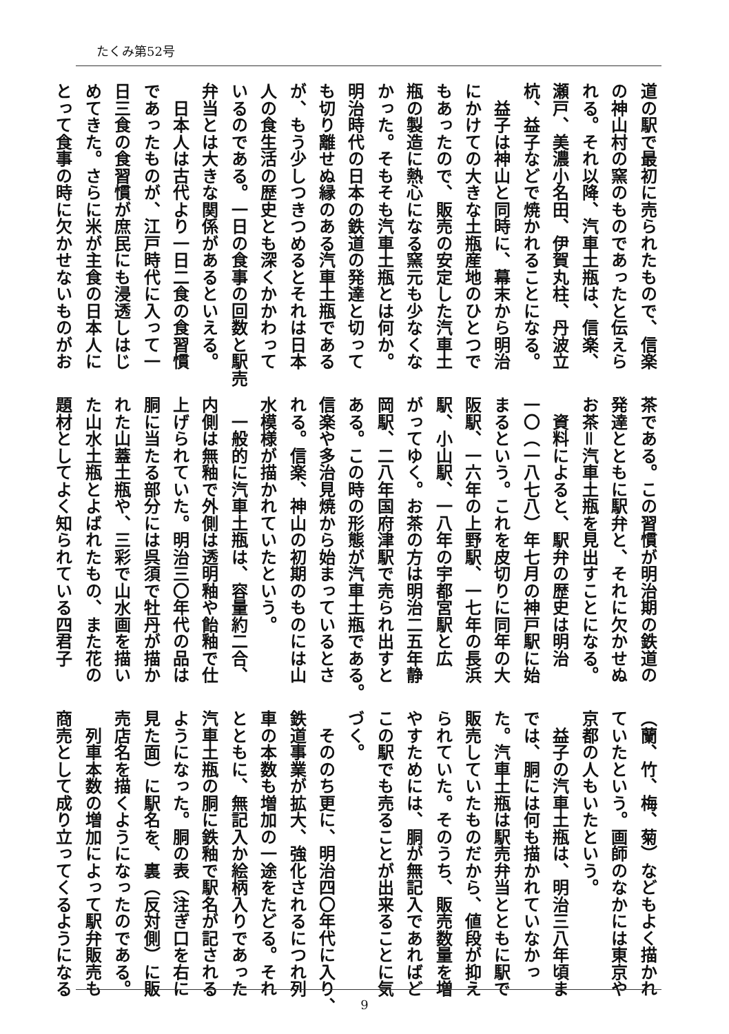たくみ第52号
道の駅で最初に売られたもので、信楽
の神山村の窯のものであったと伝えら
れる。それ以降、汽車土瓶は、信楽、
瀬戸、美濃小名田、伊賀丸柱、丹波立
杭、益子などで焼かれることになる。
　益子は神山と同時に、幕末から明治
にかけての大きな土瓶産地のひとつで
もあったので、販売の安定した汽車土
瓶の製造に熱心になる窯元も少なくな
かった。そもそも汽車土瓶とは何か。
明治時代の日本の鉄道の発達と切って
も切り離せぬ縁のある汽車土瓶である
が、もう少しつきつめるとそれは日本
人の食生活の歴史とも深くかかわって
いるのである。一日の食事の回数と駅売
弁当とは大きな関係があるといえる。
　日本人は古代より一日二食の食習慣
であったものが、江戸時代に入って一
日三食の食習慣が庶民にも浸透しはじ
めてきた。さらに米が主食の日本人に
とって食事の時に欠かせないものがお
茶である。この習慣が明治期の鉄道の
発達とともに駅弁と、それに欠かせぬ
お茶＝汽車土瓶を見出すことになる。
　資料によると、駅弁の歴史は明治
一〇（一八七八）年七月の神戸駅に始
まるという。これを皮切りに同年の大
阪駅、一六年の上野駅、一七年の長浜
駅、小山駅、一八年の宇都宮駅と広
がってゆく。お茶の方は明治二五年静
岡駅、二八年国府津駅で売られ出すと
ある。この時の形態が汽車土瓶である。
信楽や多治見焼から始まっているとさ
れる。信楽、神山の初期のものには山
水模様が描かれていたという。
　一般的に汽車土瓶は、容量約二合、
内側は無釉で外側は透明釉や飴釉で仕
上げられていた。明治三〇年代の品は
胴に当たる部分には呉須で牡丹が描か
れた山蓋土瓶や、三彩で山水画を描い
た山水土瓶とよばれたもの、また花の
題材としてよく知られている四君子
（蘭、竹、梅、菊）などもよく描かれ
ていたという。画師のなかには東京や
京都の人もいたという。
　益子の汽車土瓶は、明治三八年頃ま
では、胴には何も描かれていなかっ
た。汽車土瓶は駅売弁当とともに駅で
販売していたものだから、値段が抑え
られていた。そのうち、販売数量を増
やすためには、胴が無記入であればど
この駅でも売ることが出来ることに気
づく。
　そののち更に、明治四〇年代に入り、
鉄道事業が拡大、強化されるにつれ列
車の本数も増加の一途をたどる。それ
とともに、無記入か絵柄入りであった
汽車土瓶の胴に鉄釉で駅名が記される
ようになった。胴の表（注ぎ口を右に
見た面）に駅名を、裏（反対側）に販
売店名を描くようになったのである。
　列車本数の増加によって駅弁販売も
商売として成り立ってくるようになる
9